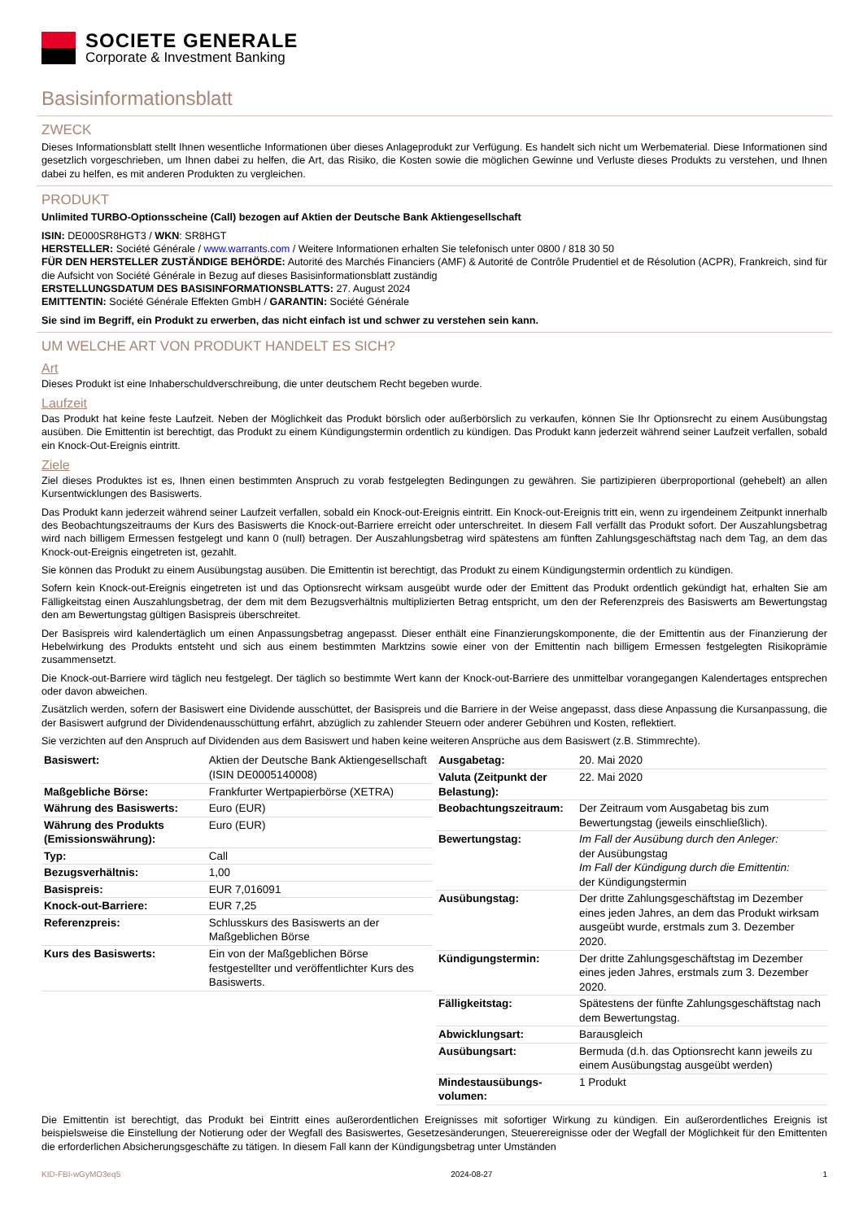SOCIETE GENERALE
Corporate & Investment Banking
Basisinformationsblatt
ZWECK
Dieses Informationsblatt stellt Ihnen wesentliche Informationen über dieses Anlageprodukt zur Verfügung. Es handelt sich nicht um Werbematerial. Diese Informationen sind gesetzlich vorgeschrieben, um Ihnen dabei zu helfen, die Art, das Risiko, die Kosten sowie die möglichen Gewinne und Verluste dieses Produkts zu verstehen, und Ihnen dabei zu helfen, es mit anderen Produkten zu vergleichen.
PRODUKT
Unlimited TURBO-Optionsscheine (Call) bezogen auf Aktien der Deutsche Bank Aktiengesellschaft
ISIN: DE000SR8HGT3 / WKN: SR8HGT
HERSTELLER: Société Générale / www.warrants.com / Weitere Informationen erhalten Sie telefonisch unter 0800 / 818 30 50
FÜR DEN HERSTELLER ZUSTÄNDIGE BEHÖRDE: Autorité des Marchés Financiers (AMF) & Autorité de Contrôle Prudentiel et de Résolution (ACPR), Frankreich, sind für die Aufsicht von Société Générale in Bezug auf dieses Basisinformationsblatt zuständig
ERSTELLUNGSDATUM DES BASISINFORMATIONSBLATTS: 27. August 2024
EMITTENTIN: Société Générale Effekten GmbH / GARANTIN: Société Générale
Sie sind im Begriff, ein Produkt zu erwerben, das nicht einfach ist und schwer zu verstehen sein kann.
UM WELCHE ART VON PRODUKT HANDELT ES SICH?
Art
Dieses Produkt ist eine Inhaberschuldverschreibung, die unter deutschem Recht begeben wurde.
Laufzeit
Das Produkt hat keine feste Laufzeit. Neben der Möglichkeit das Produkt börslich oder außerbörslich zu verkaufen, können Sie Ihr Optionsrecht zu einem Ausübungstag ausüben. Die Emittentin ist berechtigt, das Produkt zu einem Kündigungstermin ordentlich zu kündigen. Das Produkt kann jederzeit während seiner Laufzeit verfallen, sobald ein Knock-Out-Ereignis eintritt.
Ziele
Ziel dieses Produktes ist es, Ihnen einen bestimmten Anspruch zu vorab festgelegten Bedingungen zu gewähren. Sie partizipieren überproportional (gehebelt) an allen Kursentwicklungen des Basiswerts.
Das Produkt kann jederzeit während seiner Laufzeit verfallen, sobald ein Knock-out-Ereignis eintritt. Ein Knock-out-Ereignis tritt ein, wenn zu irgendeinem Zeitpunkt innerhalb des Beobachtungszeitraums der Kurs des Basiswerts die Knock-out-Barriere erreicht oder unterschreitet. In diesem Fall verfällt das Produkt sofort. Der Auszahlungsbetrag wird nach billigem Ermessen festgelegt und kann 0 (null) betragen. Der Auszahlungsbetrag wird spätestens am fünften Zahlungsgeschäftstag nach dem Tag, an dem das Knock-out-Ereignis eingetreten ist, gezahlt.
Sie können das Produkt zu einem Ausübungstag ausüben. Die Emittentin ist berechtigt, das Produkt zu einem Kündigungstermin ordentlich zu kündigen.
Sofern kein Knock-out-Ereignis eingetreten ist und das Optionsrecht wirksam ausgeübt wurde oder der Emittent das Produkt ordentlich gekündigt hat, erhalten Sie am Fälligkeitstag einen Auszahlungsbetrag, der dem mit dem Bezugsverhältnis multiplizierten Betrag entspricht, um den der Referenzpreis des Basiswerts am Bewertungstag den am Bewertungstag gültigen Basispreis überschreitet.
Der Basispreis wird kalendertäglich um einen Anpassungsbetrag angepasst. Dieser enthält eine Finanzierungskomponente, die der Emittentin aus der Finanzierung der Hebelwirkung des Produkts entsteht und sich aus einem bestimmten Marktzins sowie einer von der Emittentin nach billigem Ermessen festgelegten Risikoprämie zusammensetzt.
Die Knock-out-Barriere wird täglich neu festgelegt. Der täglich so bestimmte Wert kann der Knock-out-Barriere des unmittelbar vorangegangen Kalendertages entsprechen oder davon abweichen.
Zusätzlich werden, sofern der Basiswert eine Dividende ausschüttet, der Basispreis und die Barriere in der Weise angepasst, dass diese Anpassung die Kursanpassung, die der Basiswert aufgrund der Dividendenausschüttung erfährt, abzüglich zu zahlender Steuern oder anderer Gebühren und Kosten, reflektiert.
Sie verzichten auf den Anspruch auf Dividenden aus dem Basiswert und haben keine weiteren Ansprüche aus dem Basiswert (z.B. Stimmrechte).
| Basiswert: | Aktien der Deutsche Bank Aktiengesellschaft (ISIN DE0005140008) |
| Maßgebliche Börse: | Frankfurter Wertpapierbörse (XETRA) |
| Währung des Basiswerts: | Euro (EUR) |
| Währung des Produkts (Emissionswährung): | Euro (EUR) |
| Typ: | Call |
| Bezugsverhältnis: | 1,00 |
| Basispreis: | EUR 7,016091 |
| Knock-out-Barriere: | EUR 7,25 |
| Referenzpreis: | Schlusskurs des Basiswerts an der Maßgeblichen Börse |
| Kurs des Basiswerts: | Ein von der Maßgeblichen Börse festgestellter und veröffentlichter Kurs des Basiswerts. |
| Ausgabetag: | 20. Mai 2020 |
| Valuta (Zeitpunkt der Belastung): | 22. Mai 2020 |
| Beobachtungszeitraum: | Der Zeitraum vom Ausgabetag bis zum Bewertungstag (jeweils einschließlich). |
| Bewertungstag: | Im Fall der Ausübung durch den Anleger: der Ausübungstag Im Fall der Kündigung durch die Emittentin: der Kündigungstermin |
| Ausübungstag: | Der dritte Zahlungsgeschäftstag im Dezember eines jeden Jahres, an dem das Produkt wirksam ausgeübt wurde, erstmals zum 3. Dezember 2020. |
| Kündigungstermin: | Der dritte Zahlungsgeschäftstag im Dezember eines jeden Jahres, erstmals zum 3. Dezember 2020. |
| Fälligkeitstag: | Spätestens der fünfte Zahlungsgeschäftstag nach dem Bewertungstag. |
| Abwicklungsart: | Barausgleich |
| Ausübungsart: | Bermuda (d.h. das Optionsrecht kann jeweils zu einem Ausübungstag ausgeübt werden) |
| Mindestausübungs-volumen: | 1 Produkt |
Die Emittentin ist berechtigt, das Produkt bei Eintritt eines außerordentlichen Ereignisses mit sofortiger Wirkung zu kündigen. Ein außerordentliches Ereignis ist beispielsweise die Einstellung der Notierung oder der Wegfall des Basiswertes, Gesetzesänderungen, Steuerereignisse oder der Wegfall der Möglichkeit für den Emittenten die erforderlichen Absicherungsgeschäfte zu tätigen. In diesem Fall kann der Kündigungsbetrag unter Umständen
KID-FBI-wGyMO3eq5 2024-08-27 1